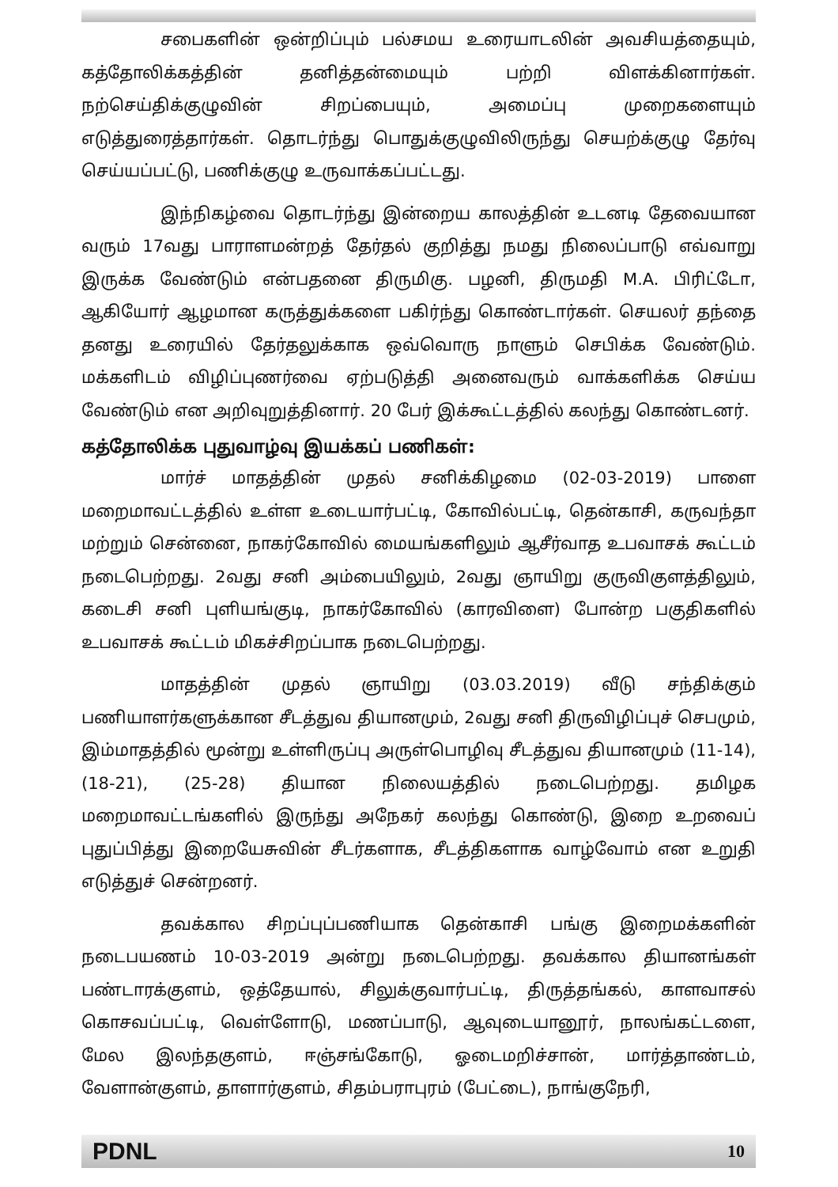சபைகளின் ஒன்றிப்பும் பல்சமய உரையாடலின் அவசியத்தையும், கத்தோலிக்கத்தின் தனித்தன்மையும் பற்றி விளக்கினார்கள். நற்செய்திக்குழுவின் சிறப்பையும், அமைப்பு முறைகளையும் எடுத்துரைத்தார்கள். தொடர்ந்து பொதுக்குழுவிலிருந்து செயற்க்குழு தேர்வு செய்யப்பட்டு, பணிக்குழு உருவாக்கப்பட்டது.
இந்நிகழ்வை தொடர்ந்து இன்றைய காலத்தின் உடனடி தேவையான வரும் 17வது பாராளமன்றத் தேர்தல் குறித்து நமது நிலைப்பாடு எவ்வாறு இருக்க வேண்டும் என்பதனை திருமிகு. பழனி, திருமதி M.A. பிரிட்டோ, ஆகியோர் ஆழமான கருத்துக்களை பகிர்ந்து கொண்டார்கள். செயலர் தந்தை தனது உரையில் தேர்தலுக்காக ஒவ்வொரு நாளும் செபிக்க வேண்டும். மக்களிடம் விழிப்புணர்வை ஏற்படுத்தி அனைவரும் வாக்களிக்க செய்ய வேண்டும் என அறிவுறுத்தினார். 20 பேர் இக்கூட்டத்தில் கலந்து கொண்டனர்.
கத்தோலிக்க புதுவாழ்வு இயக்கப் பணிகள்:
மார்ச் மாதத்தின் முதல் சனிக்கிழமை (02-03-2019) பாளை மறைமாவட்டத்தில் உள்ள உடையார்பட்டி, கோவில்பட்டி, தென்காசி, கருவந்தா மற்றும் சென்னை, நாகர்கோவில் மையங்களிலும் ஆசீர்வாத உபவாசக் கூட்டம் நடைபெற்றது. 2வது சனி அம்பையிலும், 2வது ஞாயிறு குருவிகுளத்திலும், கடைசி சனி புளியங்குடி, நாகர்கோவில் (காரவிளை) போன்ற பகுதிகளில் உபவாசக் கூட்டம் மிகச்சிறப்பாக நடைபெற்றது.
மாதத்தின் முதல் ஞாயிறு (03.03.2019) வீடு சந்திக்கும் பணியாளர்களுக்கான சீடத்துவ தியானமும், 2வது சனி திருவிழிப்புச் செபமும், இம்மாதத்தில் மூன்று உள்ளிருப்பு அருள்பொழிவு சீடத்துவ தியானமும் (11-14), (18-21), (25-28) தியான நிலையத்தில் நடைபெற்றது. தமிழக மறைமாவட்டங்களில் இருந்து அநேகர் கலந்து கொண்டு, இறை உறவைப் புதுப்பித்து இறையேசுவின் சீடர்களாக, சீடத்திகளாக வாழ்வோம் என உறுதி எடுத்துச் சென்றனர்.
தவக்கால சிறப்புப்பணியாக தென்காசி பங்கு இறைமக்களின் நடைபயணம் 10-03-2019 அன்று நடைபெற்றது. தவக்கால தியானங்கள் பண்டாரக்குளம், ஒத்தேயால், சிலுக்குவார்பட்டி, திருத்தங்கல், காளவாசல் கொசவப்பட்டி, வெள்ளோடு, மணப்பாடு, ஆவுடையானூர், நாலங்கட்டளை, மேல இலந்தகுளம், ஈஞ்சங்கோடு, ஓடைமறிச்சான், மார்த்தாண்டம், வேளான்குளம், தாளார்குளம், சிதம்பராபுரம் (பேட்டை), நாங்குநேரி,
PDNL 10